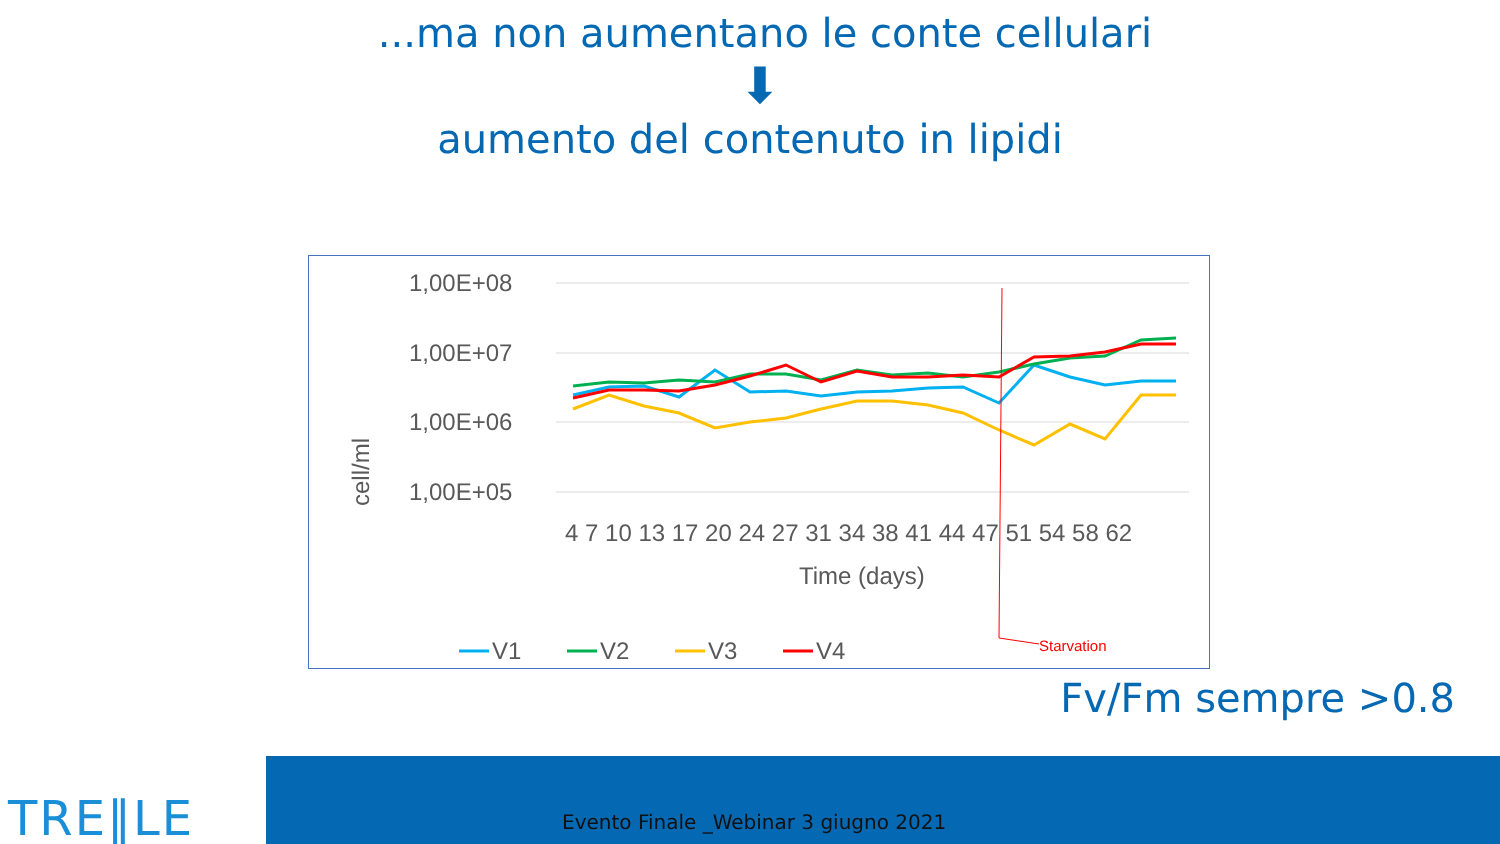...ma non aumentano le conte cellulari
⬇
aumento del contenuto in lipidi
1,00E+08
1,00E+07
1,00E+06
1,00E+05
cell/ml
4 7 10 13 17 20 24 27 31 34 38 41 44 47 51 54 58 62
Time (days)
Starvation
V1
V2
V3
V4
Fv/Fm sempre >0.8
TRE‖LE
Evento Finale _Webinar 3 giugno 2021